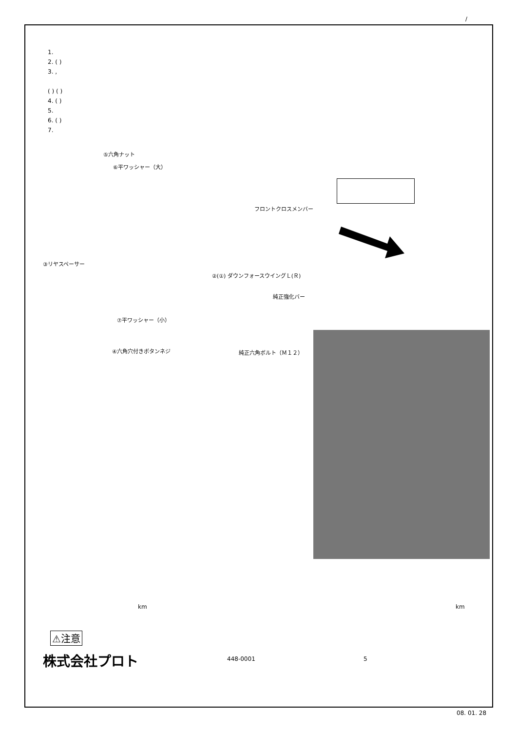/
1.
2. ( )
3. ,
( ) ( )
4. ( )
5.
6. ( )
7.
⑤六角ナット
⑥平ワッシャー（大）
フロントクロスメンバー
③リヤスペーサー
②(①) ダウンフォースウイングＬ(Ｒ)
純正強化バー
⑦平ワッシャー（小）
④六角穴付きボタンネジ 純正六角ボルト（Ｍ１２）
km km
⚠注意
株式会社プロト 448-0001 5
08. 01. 28